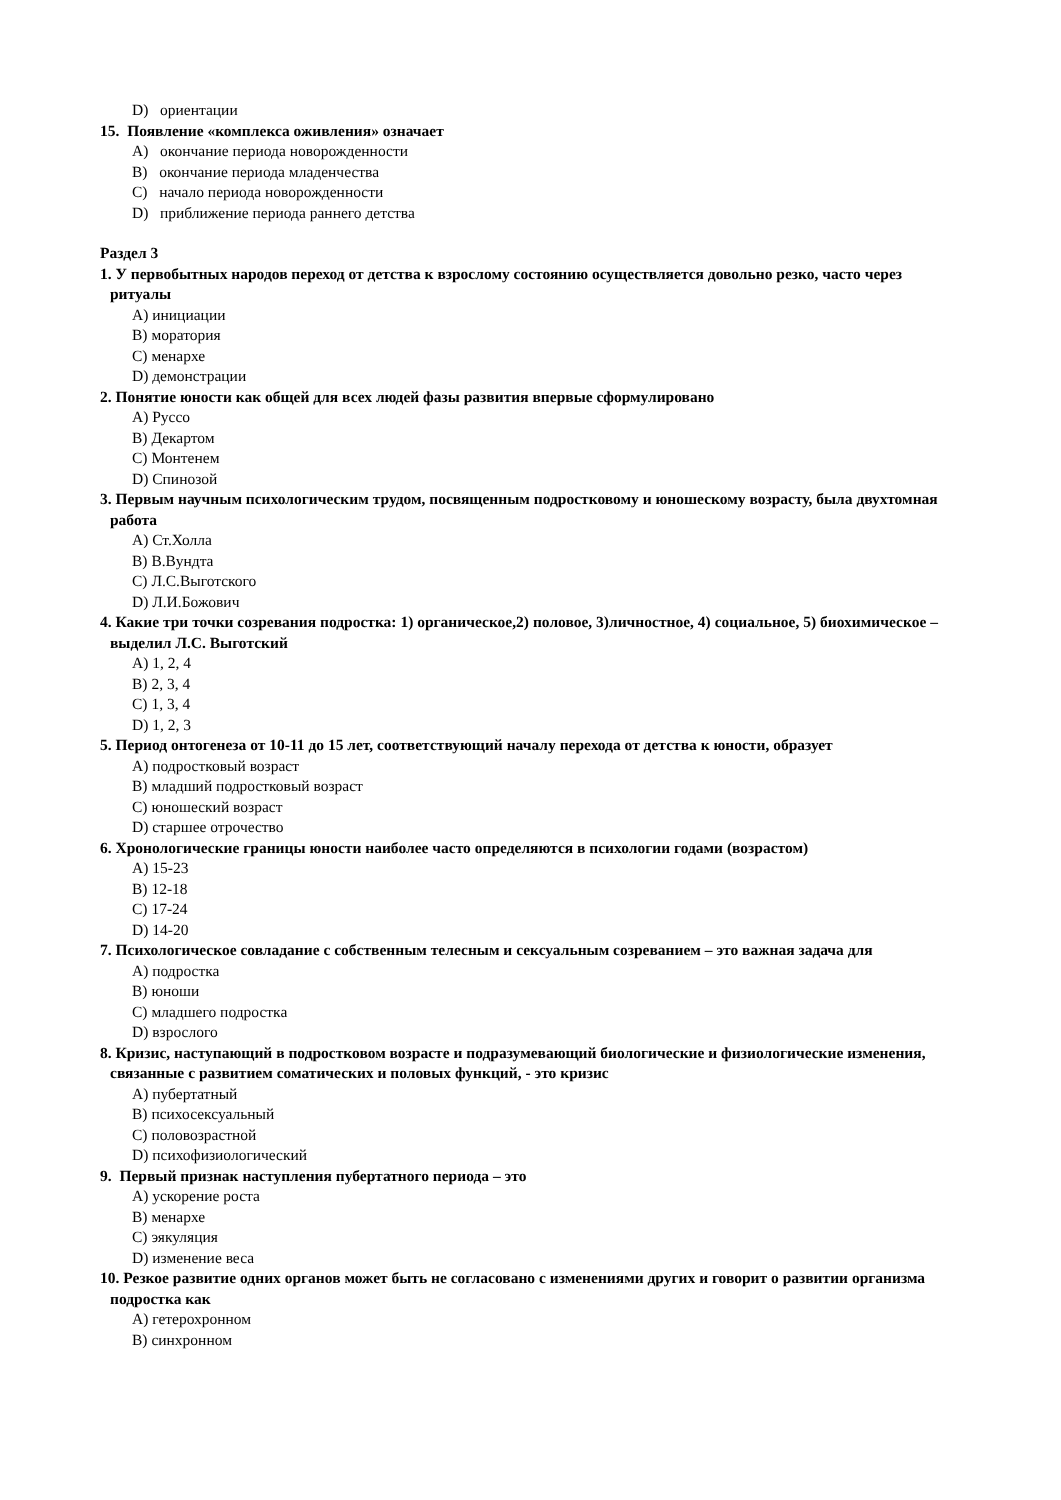D) ориентации
15. Появление «комплекса оживления» означает
A) окончание периода новорожденности
B) окончание периода младенчества
C) начало периода новорожденности
D) приближение периода раннего детства
Раздел 3
1. У первобытных народов переход от детства к взрослому состоянию осуществляется довольно резко, часто через ритуалы
A) инициации
B) моратория
C) менархе
D) демонстрации
2. Понятие юности как общей для всех людей фазы развития впервые сформулировано
A) Руссо
B) Декартом
C) Монтенем
D) Спинозой
3. Первым научным психологическим трудом, посвященным подростковому и юношескому возрасту, была двухтомная работа
A) Ст.Холла
B) В.Вундта
C) Л.С.Выготского
D) Л.И.Божович
4. Какие три точки созревания подростка: 1) органическое,2) половое, 3)личностное, 4) социальное, 5) биохимическое – выделил Л.С. Выготский
A) 1, 2, 4
B) 2, 3, 4
C) 1, 3, 4
D) 1, 2, 3
5. Период онтогенеза от 10-11 до 15 лет, соответствующий началу перехода от детства к юности, образует
A) подростковый возраст
B) младший подростковый возраст
C) юношеский возраст
D) старшее отрочество
6. Хронологические границы юности наиболее часто определяются в психологии годами (возрастом)
A) 15-23
B) 12-18
C) 17-24
D) 14-20
7. Психологическое совладание с собственным телесным и сексуальным созреванием – это важная задача для
A) подростка
B) юноши
C) младшего подростка
D) взрослого
8. Кризис, наступающий в подростковом возрасте и подразумевающий биологические и физиологические изменения, связанные с развитием соматических и половых функций, - это кризис
A) пубертатный
B) психосексуальный
C) половозрастной
D) психофизиологический
9. Первый признак наступления пубертатного периода – это
A) ускорение роста
B) менархе
C) эякуляция
D) изменение веса
10. Резкое развитие одних органов может быть не согласовано с изменениями других и говорит о развитии организма подростка как
A) гетерохронном
B) синхронном